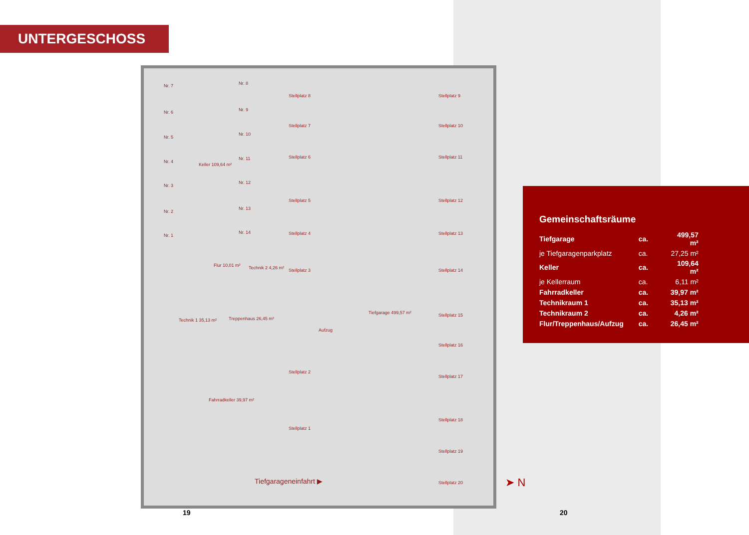UNTERGESCHOSS
Nr. 7 Nr. 8
Stellplatz 8 Stellplatz 9
Nr. 6 Nr. 9
Stellplatz 7 Stellplatz 10
Nr. 5
Nr. 10
Nr. 4
Keller 109,64 m²
Nr. 11 Stellplatz 6 Stellplatz 11
Nr. 3
Nr. 12
Nr. 2
Nr. 13
Stellplatz 5 Stellplatz 12
Nr. 1
Nr. 14 Stellplatz 4 Stellplatz 13
Flur 10,01 m² Technik 2 4,26 m² Stellplatz 3 Stellplatz 14
Technik 1 35,13 m² Treppenhaus 26,45 m²
Tiefgarage 499,57 m²
Aufzug
Stellplatz 15
Stellplatz 16
Stellplatz 2
Stellplatz 17
Fahrradkeller 39,97 m²
Stellplatz 1
Stellplatz 18
Stellplatz 19
Tiefgarageneinfahrt ▶ Stellplatz 20
Gemeinschaftsräume
| Tiefgarage | ca. | 499,57 m² |
| je Tiefgaragenparkplatz | ca. | 27,25 m² |
| Keller | ca. | 109,64 m² |
| je Kellerraum | ca. | 6,11 m² |
| Fahrradkeller | ca. | 39,97 m² |
| Technikraum 1 | ca. | 35,13 m² |
| Technikraum 2 | ca. | 4,26 m² |
| Flur/Treppenhaus/Aufzug | ca. | 26,45 m² |
➤ N
19 20